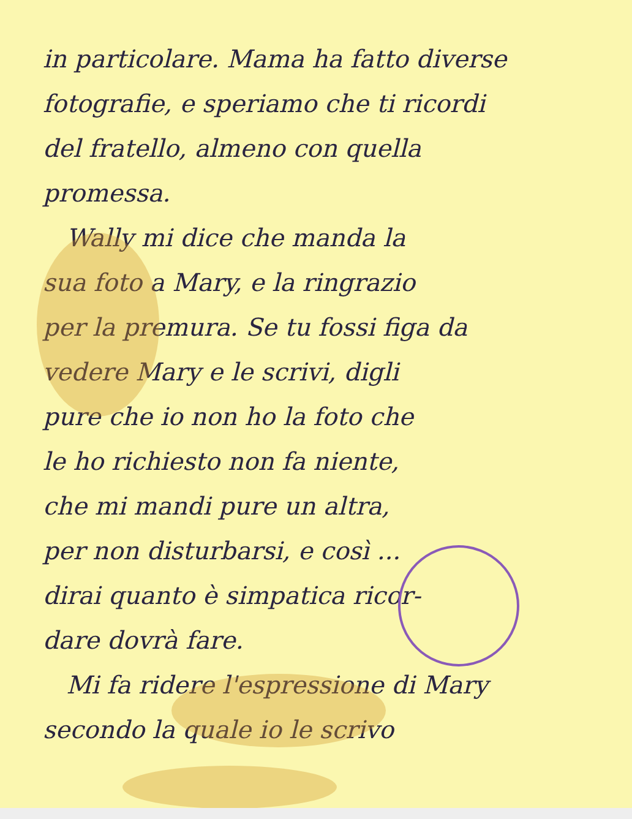in particolare. Mama ha fatto diverse
fotografie, e speriamo che ti ricordi
del fratello, almeno con quella
promessa.
Wally mi dice che manda la
sua foto a Mary, e la ringrazio
per la premura. Se tu fossi figa da
vedere Mary e le scrivi, digli
pure che io non ho la foto che
le ho richiesto non fa niente,
che mi mandi pure un altra,
per non disturbarsi, e così ...
dirai quanto è simpatica ricor-
dare dovrà fare.
Mi fa ridere l'espressione di Mary
secondo la quale io le scrivo